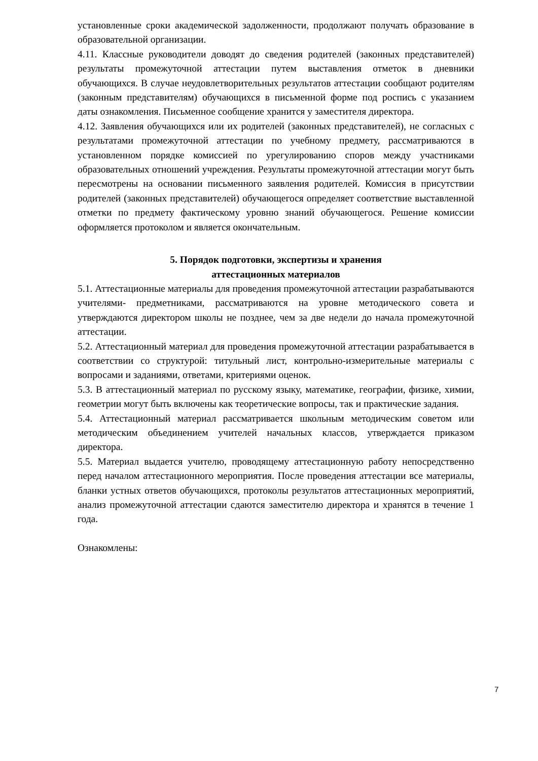установленные сроки академической задолженности, продолжают получать образование в образовательной организации.
4.11. Классные руководители доводят до сведения родителей (законных представителей) результаты промежуточной аттестации путем выставления отметок в дневники обучающихся. В случае неудовлетворительных результатов аттестации сообщают родителям (законным представителям) обучающихся в письменной форме под роспись с указанием даты ознакомления. Письменное сообщение хранится у заместителя директора.
4.12. Заявления обучающихся или их родителей (законных представителей), не согласных с результатами промежуточной аттестации по учебному предмету, рассматриваются в установленном порядке комиссией по урегулированию споров между участниками образовательных отношений учреждения. Результаты промежуточной аттестации могут быть пересмотрены на основании письменного заявления родителей. Комиссия в присутствии родителей (законных представителей) обучающегося определяет соответствие выставленной отметки по предмету фактическому уровню знаний обучающегося. Решение комиссии оформляется протоколом и является окончательным.
5. Порядок подготовки, экспертизы и хранения
аттестационных материалов
5.1. Аттестационные материалы для проведения промежуточной аттестации разрабатываются учителями- предметниками, рассматриваются на уровне методического совета и утверждаются директором школы не позднее, чем за две недели до начала промежуточной аттестации.
5.2. Аттестационный материал для проведения промежуточной аттестации разрабатывается в соответствии со структурой: титульный лист, контрольно-измерительные материалы с вопросами и заданиями, ответами, критериями оценок.
5.3. В аттестационный материал по русскому языку, математике, географии, физике, химии, геометрии могут быть включены как теоретические вопросы, так и практические задания.
5.4. Аттестационный материал рассматривается школьным методическим советом или методическим объединением учителей начальных классов, утверждается приказом директора.
5.5. Материал выдается учителю, проводящему аттестационную работу непосредственно перед началом аттестационного мероприятия. После проведения аттестации все материалы, бланки устных ответов обучающихся, протоколы результатов аттестационных мероприятий, анализ промежуточной аттестации сдаются заместителю директора и хранятся в течение 1 года.
Ознакомлены:
7